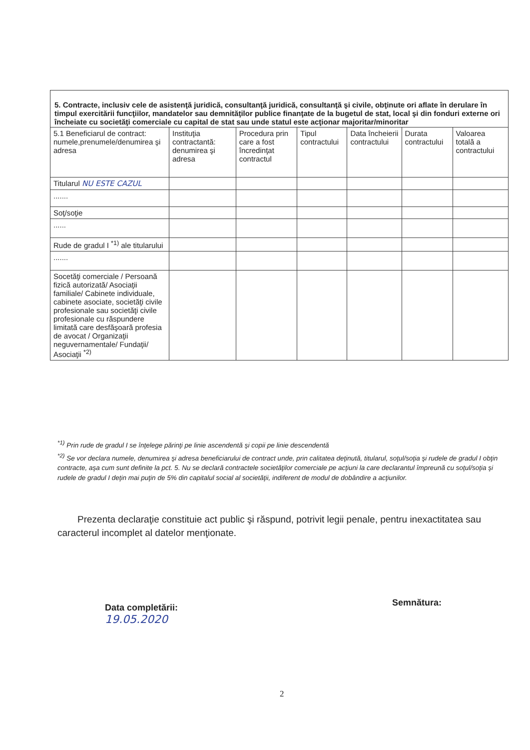| 5. Contracte, inclusiv cele de asistenţă juridică, consultanţă juridică, consultanţă şi civile, obţinute ori aflate în derulare în timpul exercitării funcţiilor, mandatelor sau demnităţilor publice finanţate de la bugetul de stat, local şi din fonduri externe ori încheiate cu societăţi comerciale cu capital de stat sau unde statul este acţionar majoritar/minoritar | | | | | | |
| 5.1 Beneficiarul de contract: numele,prenumele/denumirea şi adresa | Instituţia contractantă: denumirea şi adresa | Procedura prin care a fost încredinţat contractul | Tipul contractului | Data încheierii contractului | Durata contractului | Valoarea totală a contractului |
| Titularul NU ESTE CAZUL | | | | | | |
| ....... | | | | | | |
| Soţ/soţie | | | | | | |
| ...... | | | | | | |
| Rude de gradul I <sup>*1)</sup> ale titularului | | | | | | |
| ....... | | | | | | |
| Socetăţi comerciale / Persoană fizică autorizată/ Asociaţii familiale/ Cabinete individuale, cabinete asociate, societăţi civile profesionale sau societăţi civile profesionale cu răspundere limitată care desfăşoară profesia de avocat / Organizaţii neguvernamentale/ Fundaţii/ Asociaţii <sup>*2)</sup> | | | | | | |
<sup>*1)</sup> Prin rude de gradul I se înţelege părinţi pe linie ascendentă şi copii pe linie descendentă
<sup>*2)</sup> Se vor declara numele, denumirea şi adresa beneficiarului de contract unde, prin calitatea deţinută, titularul, soţul/soţia şi rudele de gradul I obţin contracte, aşa cum sunt definite la pct. 5. Nu se declară contractele societăţilor comerciale pe acţiuni la care declarantul împreună cu soţul/soţia şi rudele de gradul I deţin mai puţin de 5% din capitalul social al societăţii, indiferent de modul de dobândire a acţiunilor.
Prezenta declaraţie constituie act public şi răspund, potrivit legii penale, pentru inexactitatea sau caracterul incomplet al datelor menţionate.
Data completării:
19.05.2020
Semnătura:
2